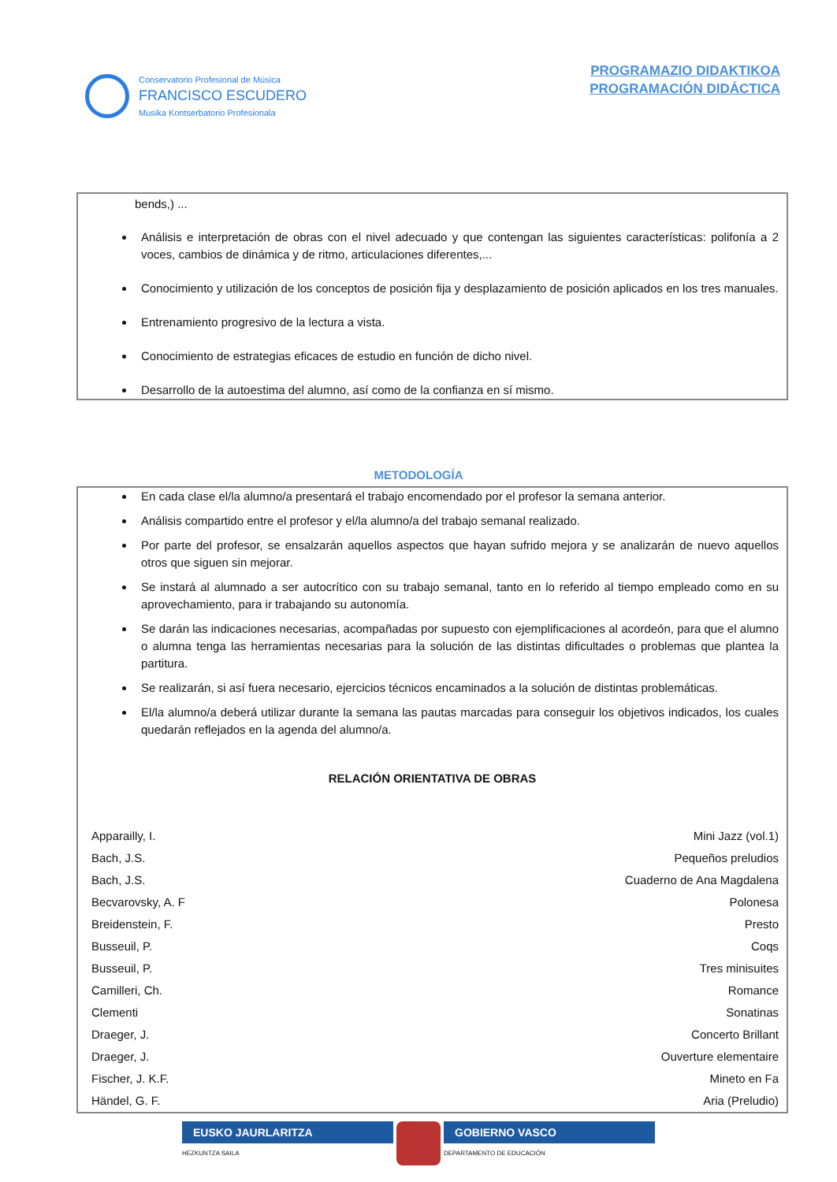Conservatorio Profesional de Música
FRANCISCO ESCUDERO
Musika Kontserbatorio Profesionala
PROGRAMAZIO DIDAKTIKOA
PROGRAMACIÓN DIDÁCTICA
bends,) ...
Análisis e interpretación de obras con el nivel adecuado y que contengan las siguientes características: polifonía a 2 voces, cambios de dinámica y de ritmo, articulaciones diferentes,...
Conocimiento y utilización de los conceptos de posición fija y desplazamiento de posición aplicados en los tres manuales.
Entrenamiento progresivo de la lectura a vista.
Conocimiento de estrategias eficaces de estudio en función de dicho nivel.
Desarrollo de la autoestima del alumno, así como de la confianza en sí mismo.
METODOLOGÍA
En cada clase el/la alumno/a presentará el trabajo encomendado por el profesor la semana anterior.
Análisis compartido entre el profesor y el/la alumno/a del trabajo semanal realizado.
Por parte del profesor, se ensalzarán aquellos aspectos que hayan sufrido mejora y se analizarán de nuevo aquellos otros que siguen sin mejorar.
Se instará al alumnado a ser autocrítico con su trabajo semanal, tanto en lo referido al tiempo empleado como en su aprovechamiento, para ir trabajando su autonomía.
Se darán las indicaciones necesarias, acompañadas por supuesto con ejemplificaciones al acordeón, para que el alumno o alumna tenga las herramientas necesarias para la solución de las distintas dificultades o problemas que plantea la partitura.
Se realizarán, si así fuera necesario, ejercicios técnicos encaminados a la solución de distintas problemáticas.
El/la alumno/a deberá utilizar durante la semana las pautas marcadas para conseguir los objetivos indicados, los cuales quedarán reflejados en la agenda del alumno/a.
RELACIÓN ORIENTATIVA DE OBRAS
| Apparailly, I. | Mini Jazz (vol.1) |
| Bach, J.S. | Pequeños preludios |
| Bach, J.S. | Cuaderno de Ana Magdalena |
| Becvarovsky, A. F | Polonesa |
| Breidenstein, F. | Presto |
| Busseuil, P. | Coqs |
| Busseuil, P. | Tres minisuites |
| Camilleri, Ch. | Romance |
| Clementi | Sonatinas |
| Draeger, J. | Concerto Brillant |
| Draeger, J. | Ouverture elementaire |
| Fischer, J. K.F. | Mineto en Fa |
| Händel, G. F. | Aria (Preludio) |
EUSKO JAURLARITZA
HEZKUNTZA SAILA
GOBIERNO VASCO
DEPARTAMENTO DE EDUCACIÓN